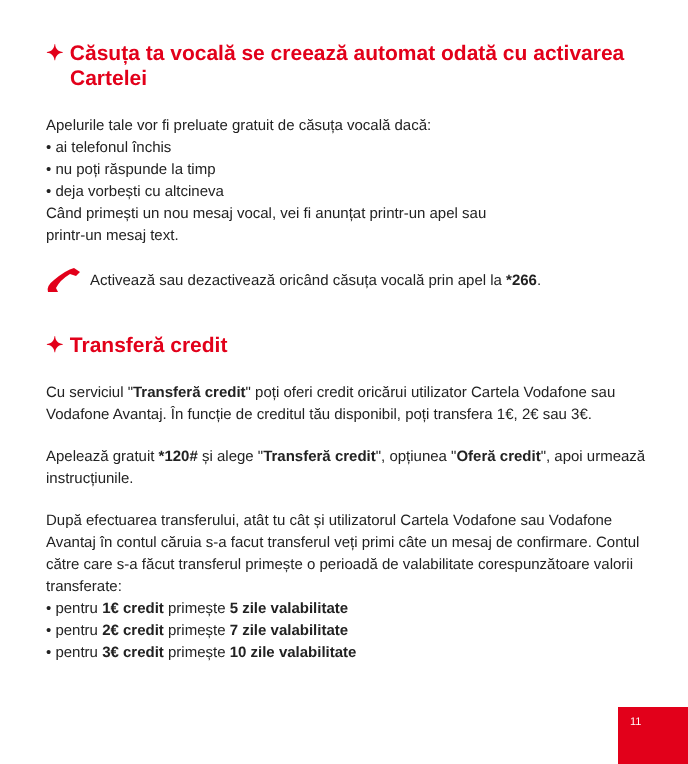✦ Căsuța ta vocală se creează automat odată cu activarea Cartelei
Apelurile tale vor fi preluate gratuit de căsuța vocală dacă:
• ai telefonul închis
• nu poți răspunde la timp
• deja vorbești cu altcineva
Când primești un nou mesaj vocal, vei fi anunțat printr-un apel sau
printr-un mesaj text.
Activează sau dezactivează oricând căsuța vocală prin apel la *266.
✦ Transferă credit
Cu serviciul "Transferă credit" poți oferi credit oricărui utilizator Cartela Vodafone sau Vodafone Avantaj. În funcție de creditul tău disponibil, poți transfera 1€, 2€ sau 3€.
Apelează gratuit *120# și alege "Transferă credit", opțiunea "Oferă credit", apoi urmează instrucțiunile.
După efectuarea transferului, atât tu cât și utilizatorul Cartela Vodafone sau Vodafone Avantaj în contul căruia s-a facut transferul veți primi câte un mesaj de confirmare. Contul către care s-a făcut transferul primește o perioadă de valabilitate corespunzătoare valorii transferate:
• pentru 1€ credit primește 5 zile valabilitate
• pentru 2€ credit primește 7 zile valabilitate
• pentru 3€ credit primește 10 zile valabilitate
11